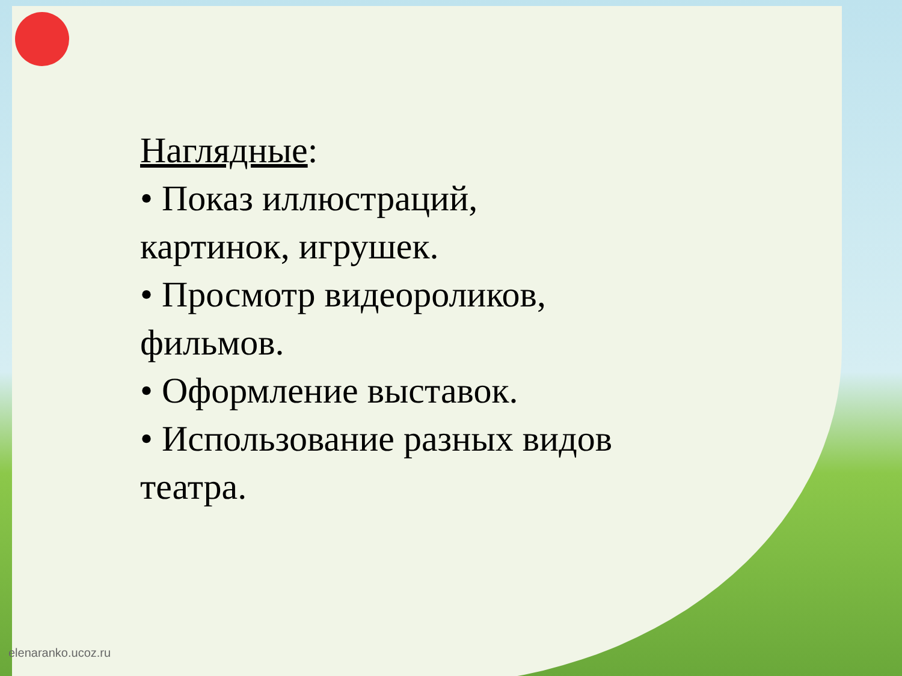Наглядные:
• Показ иллюстраций,
картинок, игрушек.
• Просмотр видеороликов,
фильмов.
• Оформление выставок.
• Использование разных видов
театра.
elenaranko.ucoz.ru